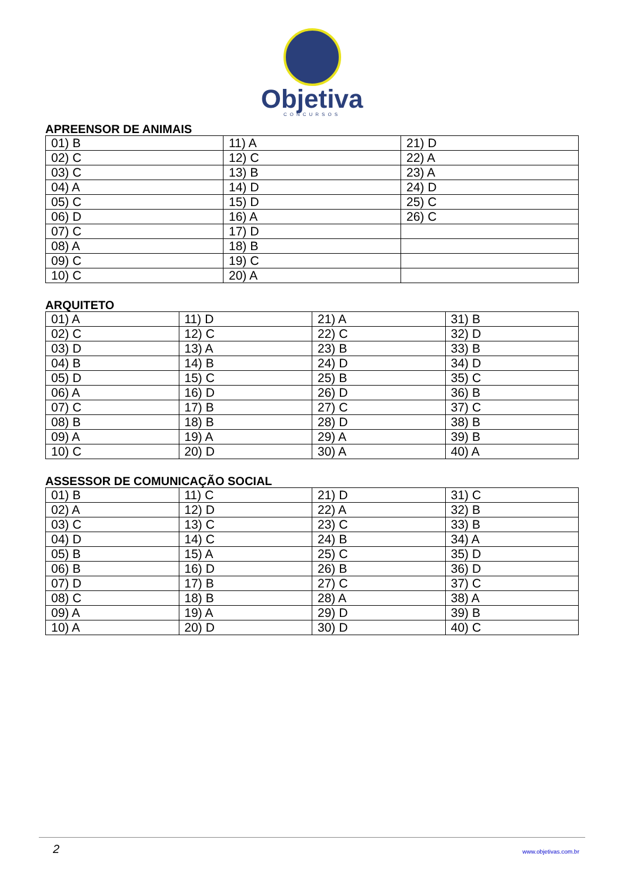Objetiva
CONCURSOS
APREENSOR DE ANIMAIS
| 01) B | 11) A | 21) D |
| 02) C | 12) C | 22) A |
| 03) C | 13) B | 23) A |
| 04) A | 14) D | 24) D |
| 05) C | 15) D | 25) C |
| 06) D | 16) A | 26) C |
| 07) C | 17) D | |
| 08) A | 18) B | |
| 09) C | 19) C | |
| 10) C | 20) A | |
ARQUITETO
| 01) A | 11) D | 21) A | 31) B |
| 02) C | 12) C | 22) C | 32) D |
| 03) D | 13) A | 23) B | 33) B |
| 04) B | 14) B | 24) D | 34) D |
| 05) D | 15) C | 25) B | 35) C |
| 06) A | 16) D | 26) D | 36) B |
| 07) C | 17) B | 27) C | 37) C |
| 08) B | 18) B | 28) D | 38) B |
| 09) A | 19) A | 29) A | 39) B |
| 10) C | 20) D | 30) A | 40) A |
ASSESSOR DE COMUNICAÇÃO SOCIAL
| 01) B | 11) C | 21) D | 31) C |
| 02) A | 12) D | 22) A | 32) B |
| 03) C | 13) C | 23) C | 33) B |
| 04) D | 14) C | 24) B | 34) A |
| 05) B | 15) A | 25) C | 35) D |
| 06) B | 16) D | 26) B | 36) D |
| 07) D | 17) B | 27) C | 37) C |
| 08) C | 18) B | 28) A | 38) A |
| 09) A | 19) A | 29) D | 39) B |
| 10) A | 20) D | 30) D | 40) C |
2 www.objetivas.com.br